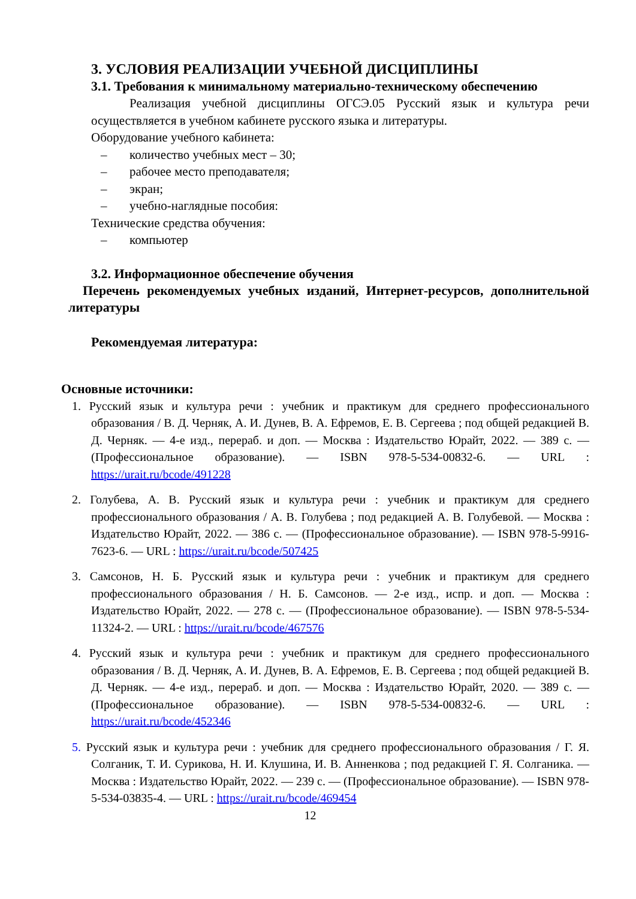3. УСЛОВИЯ РЕАЛИЗАЦИИ УЧЕБНОЙ ДИСЦИПЛИНЫ
3.1. Требования к минимальному материально-техническому обеспечению
Реализация учебной дисциплины ОГСЭ.05 Русский язык и культура речи осуществляется в учебном кабинете русского языка и литературы.
Оборудование учебного кабинета:
– количество учебных мест – 30;
– рабочее место преподавателя;
– экран;
– учебно-наглядные пособия:
Технические средства обучения:
– компьютер
3.2. Информационное обеспечение обучения
Перечень рекомендуемых учебных изданий, Интернет-ресурсов, дополнительной литературы
Рекомендуемая литература:
Основные источники:
1. Русский язык и культура речи : учебник и практикум для среднего профессионального образования / В. Д. Черняк, А. И. Дунев, В. А. Ефремов, Е. В. Сергеева ; под общей редакцией В. Д. Черняк. — 4-е изд., перераб. и доп. — Москва : Издательство Юрайт, 2022. — 389 с. — (Профессиональное образование). — ISBN 978-5-534-00832-6. — URL : https://urait.ru/bcode/491228
2. Голубева, А. В. Русский язык и культура речи : учебник и практикум для среднего профессионального образования / А. В. Голубева ; под редакцией А. В. Голубевой. — Москва : Издательство Юрайт, 2022. — 386 с. — (Профессиональное образование). — ISBN 978-5-9916-7623-6. — URL : https://urait.ru/bcode/507425
3. Самсонов, Н. Б. Русский язык и культура речи : учебник и практикум для среднего профессионального образования / Н. Б. Самсонов. — 2-е изд., испр. и доп. — Москва : Издательство Юрайт, 2022. — 278 с. — (Профессиональное образование). — ISBN 978-5-534-11324-2. — URL : https://urait.ru/bcode/467576
4. Русский язык и культура речи : учебник и практикум для среднего профессионального образования / В. Д. Черняк, А. И. Дунев, В. А. Ефремов, Е. В. Сергеева ; под общей редакцией В. Д. Черняк. — 4-е изд., перераб. и доп. — Москва : Издательство Юрайт, 2020. — 389 с. — (Профессиональное образование). — ISBN 978-5-534-00832-6. — URL : https://urait.ru/bcode/452346
5. Русский язык и культура речи : учебник для среднего профессионального образования / Г. Я. Солганик, Т. И. Сурикова, Н. И. Клушина, И. В. Анненкова ; под редакцией Г. Я. Солганика. — Москва : Издательство Юрайт, 2022. — 239 с. — (Профессиональное образование). — ISBN 978-5-534-03835-4. — URL : https://urait.ru/bcode/469454
12